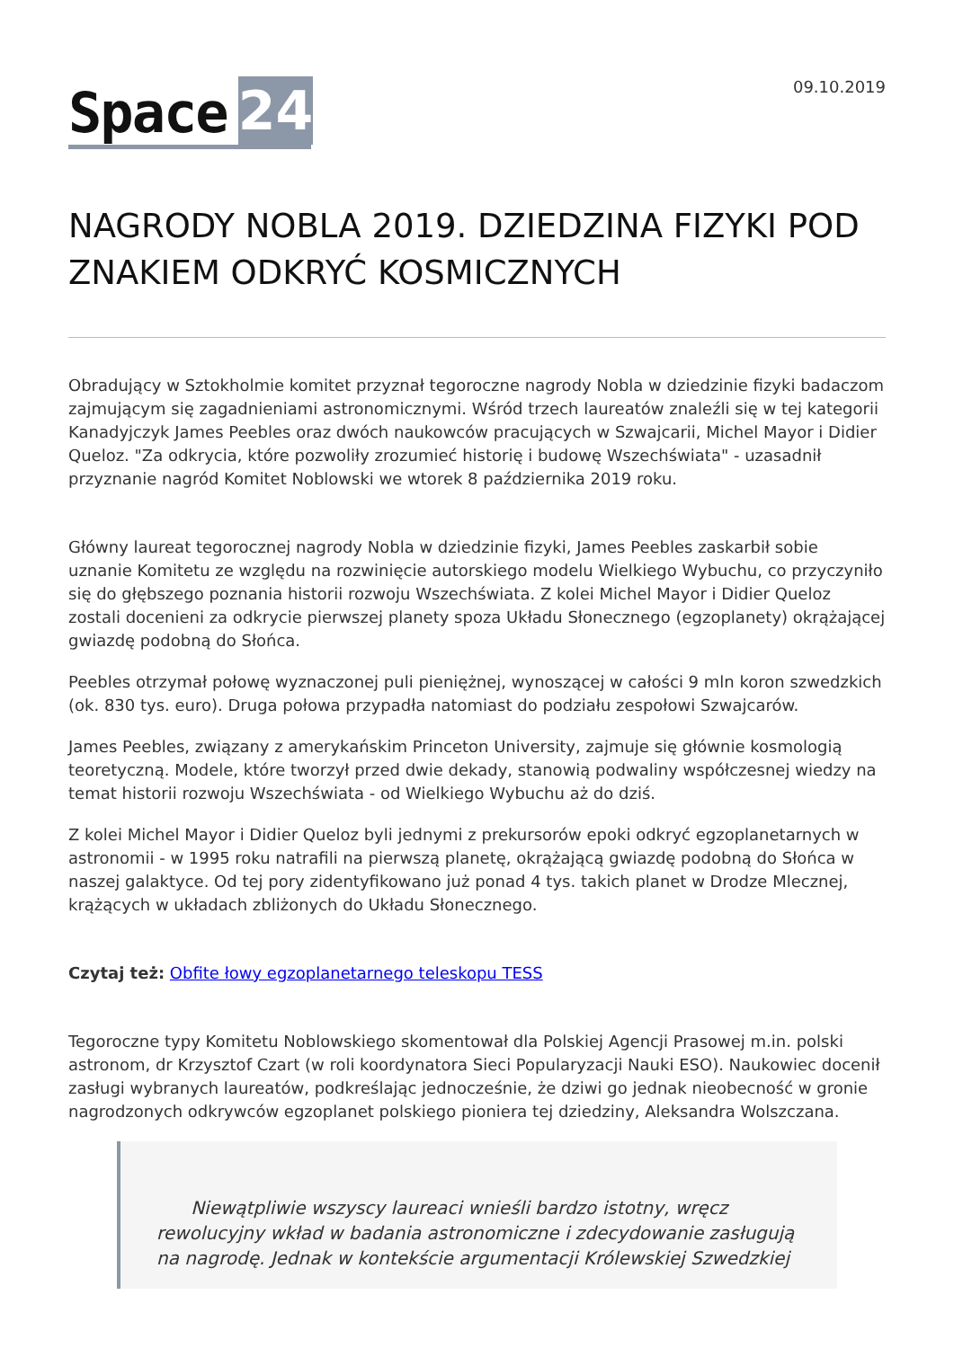Space 24
09.10.2019
NAGRODY NOBLA 2019. DZIEDZINA FIZYKI POD ZNAKIEM ODKRYĆ KOSMICZNYCH
Obradujący w Sztokholmie komitet przyznał tegoroczne nagrody Nobla w dziedzinie fizyki badaczom zajmującym się zagadnieniami astronomicznymi. Wśród trzech laureatów znaleźli się w tej kategorii Kanadyjczyk James Peebles oraz dwóch naukowców pracujących w Szwajcarii, Michel Mayor i Didier Queloz. "Za odkrycia, które pozwoliły zrozumieć historię i budowę Wszechświata" - uzasadnił przyznanie nagród Komitet Noblowski we wtorek 8 października 2019 roku.
Główny laureat tegorocznej nagrody Nobla w dziedzinie fizyki, James Peebles zaskarbił sobie uznanie Komitetu ze względu na rozwinięcie autorskiego modelu Wielkiego Wybuchu, co przyczyniło się do głębszego poznania historii rozwoju Wszechświata. Z kolei Michel Mayor i Didier Queloz zostali docenieni za odkrycie pierwszej planety spoza Układu Słonecznego (egzoplanety) okrążającej gwiazdę podobną do Słońca.
Peebles otrzymał połowę wyznaczonej puli pieniężnej, wynoszącej w całości 9 mln koron szwedzkich (ok. 830 tys. euro). Druga połowa przypadła natomiast do podziału zespołowi Szwajcarów.
James Peebles, związany z amerykańskim Princeton University, zajmuje się głównie kosmologią teoretyczną. Modele, które tworzył przed dwie dekady, stanowią podwaliny współczesnej wiedzy na temat historii rozwoju Wszechświata - od Wielkiego Wybuchu aż do dziś.
Z kolei Michel Mayor i Didier Queloz byli jednymi z prekursorów epoki odkryć egzoplanetarnych w astronomii - w 1995 roku natrafili na pierwszą planetę, okrążającą gwiazdę podobną do Słońca w naszej galaktyce. Od tej pory zidentyfikowano już ponad 4 tys. takich planet w Drodze Mlecznej, krążących w układach zbliżonych do Układu Słonecznego.
Czytaj też: Obfite łowy egzoplanetarnego teleskopu TESS
Tegoroczne typy Komitetu Noblowskiego skomentował dla Polskiej Agencji Prasowej m.in. polski astronom, dr Krzysztof Czart (w roli koordynatora Sieci Popularyzacji Nauki ESO). Naukowiec docenił zasługi wybranych laureatów, podkreślając jednocześnie, że dziwi go jednak nieobecność w gronie nagrodzonych odkrywców egzoplanet polskiego pioniera tej dziedziny, Aleksandra Wolszczana.
Niewątpliwie wszyscy laureaci wnieśli bardzo istotny, wręcz rewolucyjny wkład w badania astronomiczne i zdecydowanie zasługują na nagrodę. Jednak w kontekście argumentacji Królewskiej Szwedzkiej